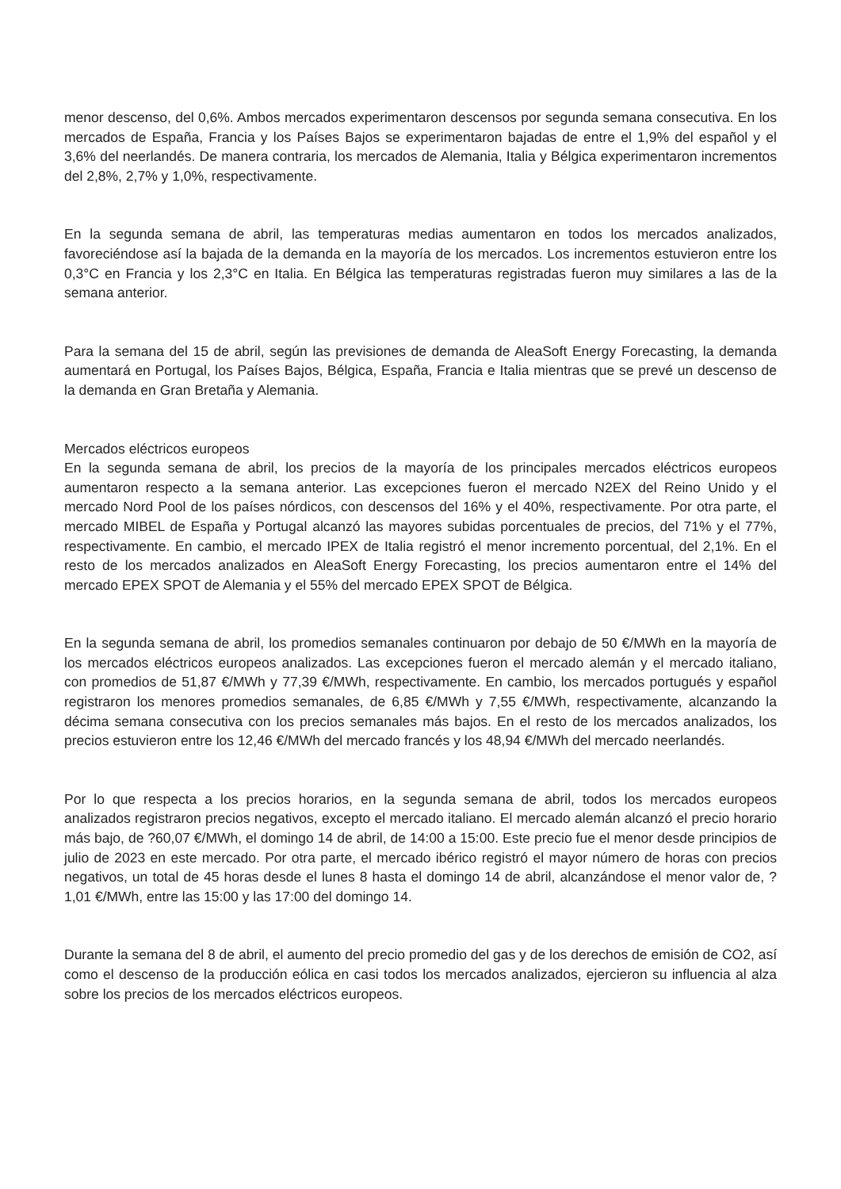menor descenso, del 0,6%. Ambos mercados experimentaron descensos por segunda semana consecutiva. En los mercados de España, Francia y los Países Bajos se experimentaron bajadas de entre el 1,9% del español y el 3,6% del neerlandés. De manera contraria, los mercados de Alemania, Italia y Bélgica experimentaron incrementos del 2,8%, 2,7% y 1,0%, respectivamente.
En la segunda semana de abril, las temperaturas medias aumentaron en todos los mercados analizados, favoreciéndose así la bajada de la demanda en la mayoría de los mercados. Los incrementos estuvieron entre los 0,3°C en Francia y los 2,3°C en Italia. En Bélgica las temperaturas registradas fueron muy similares a las de la semana anterior.
Para la semana del 15 de abril, según las previsiones de demanda de AleaSoft Energy Forecasting, la demanda aumentará en Portugal, los Países Bajos, Bélgica, España, Francia e Italia mientras que se prevé un descenso de la demanda en Gran Bretaña y Alemania.
Mercados eléctricos europeos
En la segunda semana de abril, los precios de la mayoría de los principales mercados eléctricos europeos aumentaron respecto a la semana anterior. Las excepciones fueron el mercado N2EX del Reino Unido y el mercado Nord Pool de los países nórdicos, con descensos del 16% y el 40%, respectivamente. Por otra parte, el mercado MIBEL de España y Portugal alcanzó las mayores subidas porcentuales de precios, del 71% y el 77%, respectivamente. En cambio, el mercado IPEX de Italia registró el menor incremento porcentual, del 2,1%. En el resto de los mercados analizados en AleaSoft Energy Forecasting, los precios aumentaron entre el 14% del mercado EPEX SPOT de Alemania y el 55% del mercado EPEX SPOT de Bélgica.
En la segunda semana de abril, los promedios semanales continuaron por debajo de 50 €/MWh en la mayoría de los mercados eléctricos europeos analizados. Las excepciones fueron el mercado alemán y el mercado italiano, con promedios de 51,87 €/MWh y 77,39 €/MWh, respectivamente. En cambio, los mercados portugués y español registraron los menores promedios semanales, de 6,85 €/MWh y 7,55 €/MWh, respectivamente, alcanzando la décima semana consecutiva con los precios semanales más bajos. En el resto de los mercados analizados, los precios estuvieron entre los 12,46 €/MWh del mercado francés y los 48,94 €/MWh del mercado neerlandés.
Por lo que respecta a los precios horarios, en la segunda semana de abril, todos los mercados europeos analizados registraron precios negativos, excepto el mercado italiano. El mercado alemán alcanzó el precio horario más bajo, de ?60,07 €/MWh, el domingo 14 de abril, de 14:00 a 15:00. Este precio fue el menor desde principios de julio de 2023 en este mercado. Por otra parte, el mercado ibérico registró el mayor número de horas con precios negativos, un total de 45 horas desde el lunes 8 hasta el domingo 14 de abril, alcanzándose el menor valor de, ?1,01 €/MWh, entre las 15:00 y las 17:00 del domingo 14.
Durante la semana del 8 de abril, el aumento del precio promedio del gas y de los derechos de emisión de CO2, así como el descenso de la producción eólica en casi todos los mercados analizados, ejercieron su influencia al alza sobre los precios de los mercados eléctricos europeos.